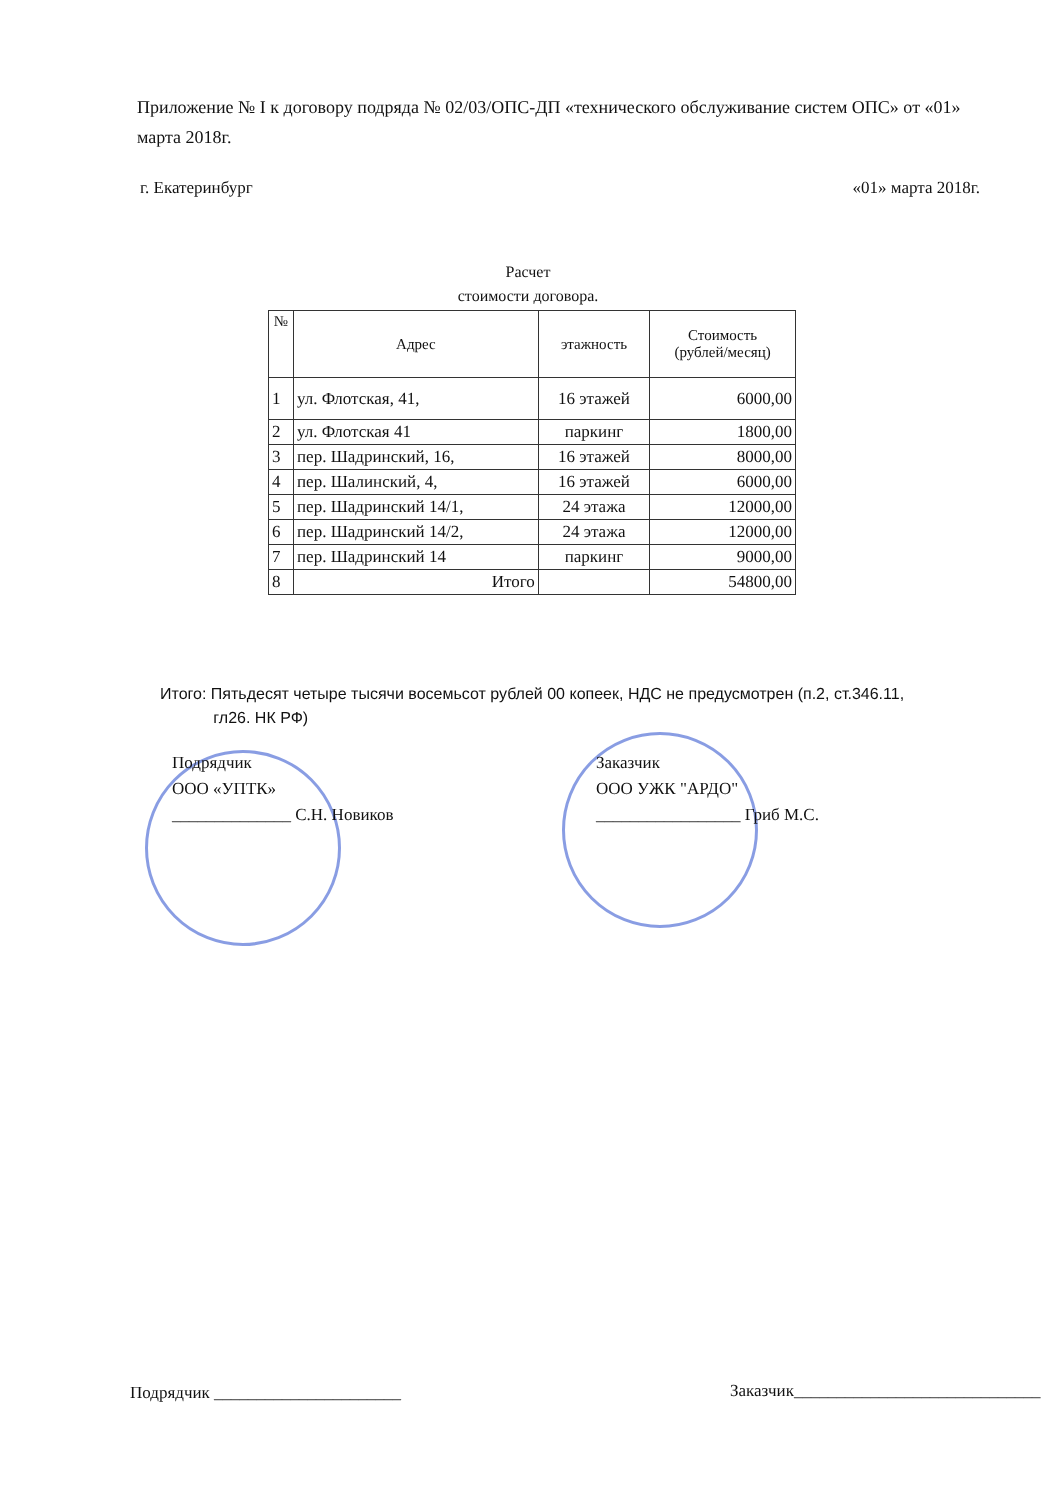Приложение № I к договору подряда № 02/03/ОПС-ДП «технического обслуживание систем ОПС» от «01» марта 2018г.
г. Екатеринбург «01» марта 2018г.
Расчет
стоимости договора.
| № | Адрес | этажность | Стоимость (рублей/месяц) |
| --- | --- | --- | --- |
| 1 | ул. Флотская, 41, | 16 этажей | 6000,00 |
| 2 | ул. Флотская 41 | паркинг | 1800,00 |
| 3 | пер. Шадринский, 16, | 16 этажей | 8000,00 |
| 4 | пер. Шалинский, 4, | 16 этажей | 6000,00 |
| 5 | пер. Шадринский 14/1, | 24 этажа | 12000,00 |
| 6 | пер. Шадринский 14/2, | 24 этажа | 12000,00 |
| 7 | пер. Шадринский 14 | паркинг | 9000,00 |
| 8 | Итого | | 54800,00 |
Итого: Пятьдесят четыре тысячи восемьсот рублей 00 копеек, НДС не предусмотрен (п.2, ст.346.11,
гл26. НК РФ)
Подрядчик
ООО «УПТК»
______________ С.Н. Новиков
Заказчик
ООО УЖК "АРДО"
_________________ Гриб М.С.
Подрядчик ______________________
Заказчик_____________________________